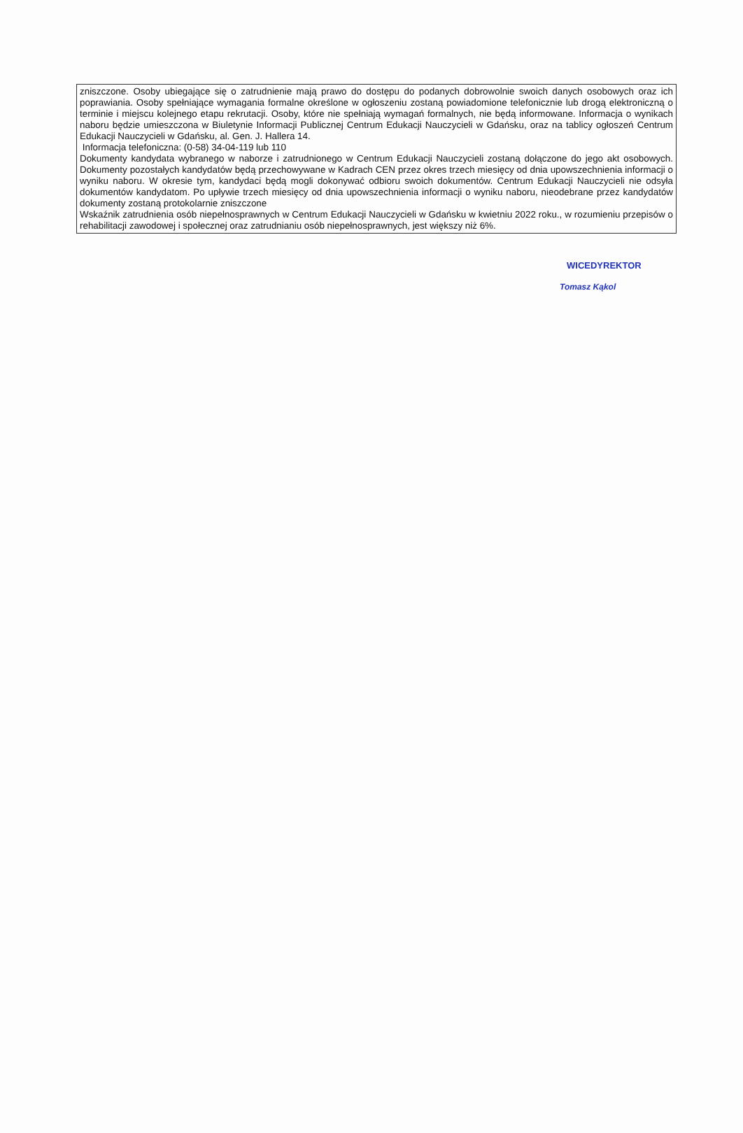zniszczone. Osoby ubiegające się o zatrudnienie mają prawo do dostępu do podanych dobrowolnie swoich danych osobowych oraz ich poprawiania. Osoby spełniające wymagania formalne określone w ogłoszeniu zostaną powiadomione telefonicznie lub drogą elektroniczną o terminie i miejscu kolejnego etapu rekrutacji. Osoby, które nie spełniają wymagań formalnych, nie będą informowane. Informacja o wynikach naboru będzie umieszczona w Biuletynie Informacji Publicznej Centrum Edukacji Nauczycieli w Gdańsku, oraz na tablicy ogłoszeń Centrum Edukacji Nauczycieli w Gdańsku, al. Gen. J. Hallera 14.
Informacja telefoniczna: (0-58) 34-04-119 lub 110
Dokumenty kandydata wybranego w naborze i zatrudnionego w Centrum Edukacji Nauczycieli zostaną dołączone do jego akt osobowych. Dokumenty pozostałych kandydatów będą przechowywane w Kadrach CEN przez okres trzech miesięcy od dnia upowszechnienia informacji o wyniku naboru. W okresie tym, kandydaci będą mogli dokonywać odbioru swoich dokumentów. Centrum Edukacji Nauczycieli nie odsyła dokumentów kandydatom. Po upływie trzech miesięcy od dnia upowszechnienia informacji o wyniku naboru, nieodebrane przez kandydatów dokumenty zostaną protokolarnie zniszczone
Wskaźnik zatrudnienia osób niepełnosprawnych w Centrum Edukacji Nauczycieli w Gdańsku w kwietniu 2022 roku., w rozumieniu przepisów o rehabilitacji zawodowej i społecznej oraz zatrudnianiu osób niepełnosprawnych, jest większy niż 6%.
WICEDYREKTOR
Tomasz Kąkol